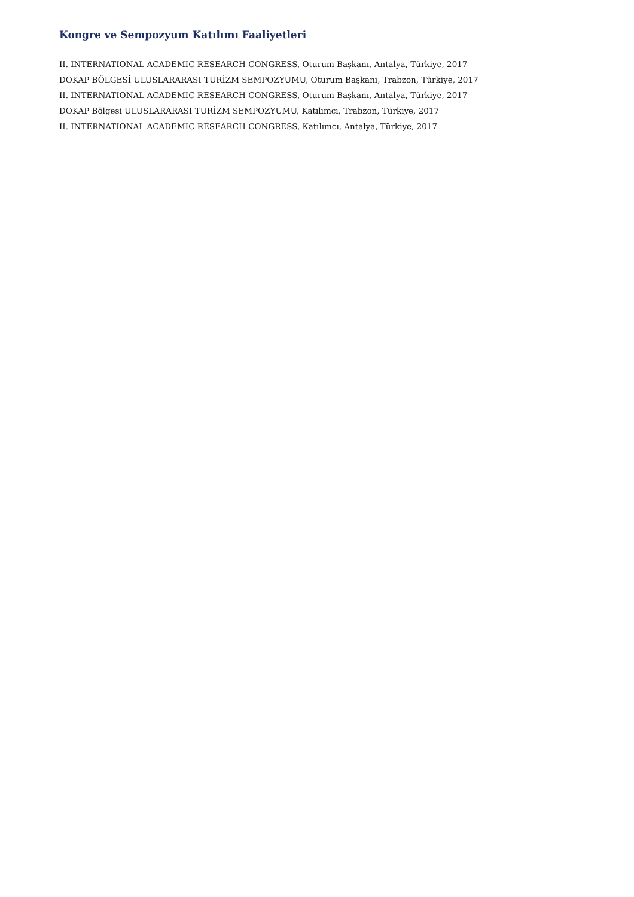Kongre ve Sempozyum Katılımı Faaliyetleri
II. INTERNATIONAL ACADEMIC RESEARCH CONGRESS, Oturum Başkanı, Antalya, Türkiye, 2017
DOKAP BÖLGESİ ULUSLARARASI TURİZM SEMPOZYUMU, Oturum Başkanı, Trabzon, Türkiye, 2017
II. INTERNATIONAL ACADEMIC RESEARCH CONGRESS, Oturum Başkanı, Antalya, Türkiye, 2017
DOKAP Bölgesi ULUSLARARASI TURİZM SEMPOZYUMU, Katılımcı, Trabzon, Türkiye, 2017
II. INTERNATIONAL ACADEMIC RESEARCH CONGRESS, Katılımcı, Antalya, Türkiye, 2017